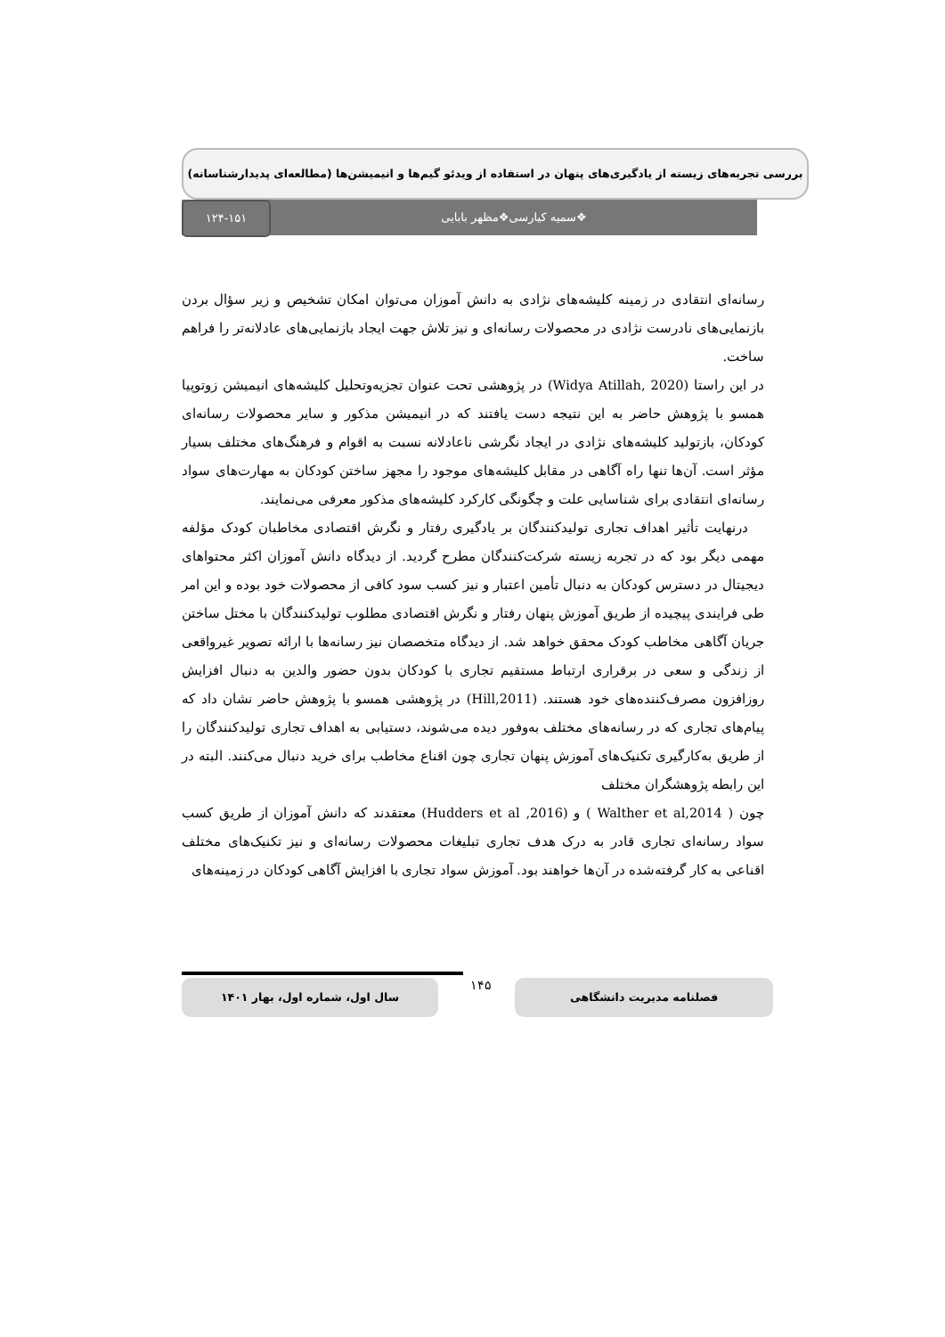بررسی تجربه‌های زیسته از یادگیری‌های پنهان در استفاده از ویدئو گیم‌ها و انیمیشن‌ها (مطالعه‌ای پدیدارشناسانه)
❖سمیه کیارسی❖مظهر بابایی
۱۲۴-۱۵۱
رسانه‌ای انتقادی در زمینه کلیشه‌های نژادی به دانش آموزان می‌توان امکان تشخیص و زیر سؤال بردن بازنمایی‌های نادرست نژادی در محصولات رسانه‌ای و نیز تلاش جهت ایجاد بازنمایی‌های عادلانه‌تر را فراهم ساخت.
در این راستا (Widya Atillah, 2020) در پژوهشی تحت عنوان تجزیه‌وتحلیل کلیشه‌های انیمیشن زوتوپیا همسو با پژوهش حاضر به این نتیجه دست یافتند که در انیمیشن مذکور و سایر محصولات رسانه‌ای کودکان، بازتولید کلیشه‌های نژادی در ایجاد نگرشی ناعادلانه نسبت به اقوام و فرهنگ‌های مختلف بسیار مؤثر است. آن‌ها تنها راه آگاهی در مقابل کلیشه‌های موجود را مجهز ساختن کودکان به مهارت‌های سواد رسانه‌ای انتقادی برای شناسایی علت و چگونگی کارکرد کلیشه‌های مذکور معرفی می‌نمایند.
درنهایت تأثیر اهداف تجاری تولیدکنندگان بر یادگیری رفتار و نگرش اقتصادی مخاطبان کودک مؤلفه مهمی دیگر بود که در تجربه زیسته شرکت‌کنندگان مطرح گردید. از دیدگاه دانش آموزان اکثر محتواهای دیجیتال در دسترس کودکان به دنبال تأمین اعتبار و نیز کسب سود کافی از محصولات خود بوده و این امر طی فرایندی پیچیده از طریق آموزش پنهان رفتار و نگرش اقتصادی مطلوب تولیدکنندگان با مختل ساختن جریان آگاهی مخاطب کودک محقق خواهد شد. از دیدگاه متخصصان نیز رسانه‌ها با ارائه تصویر غیرواقعی از زندگی و سعی در برقراری ارتباط مستقیم تجاری با کودکان بدون حضور والدین به دنبال افزایش روزافزون مصرف‌کننده‌های خود هستند. (Hill,2011) در پژوهشی همسو با پژوهش حاضر نشان داد که پیام‌های تجاری که در رسانه‌های مختلف به‌وفور دیده می‌شوند، دستیابی به اهداف تجاری تولیدکنندگان را از طریق به‌کارگیری تکنیک‌های آموزش پنهان تجاری چون اقناع مخاطب برای خرید دنبال می‌کنند. البته در این رابطه پژوهشگران مختلف
چون ( Walther et al,2014 ) و (Hudders et al ,2016) معتقدند که دانش آموزان از طریق کسب سواد رسانه‌ای تجاری قادر به درک هدف تجاری تبلیغات محصولات رسانه‌ای و نیز تکنیک‌های مختلف اقناعی به کار گرفته‌شده در آن‌ها خواهند بود. آموزش سواد تجاری با افزایش آگاهی کودکان در زمینه‌های
فصلنامه مدیریت دانشگاهی ۱۴۵
سال اول، شماره اول، بهار ۱۴۰۱